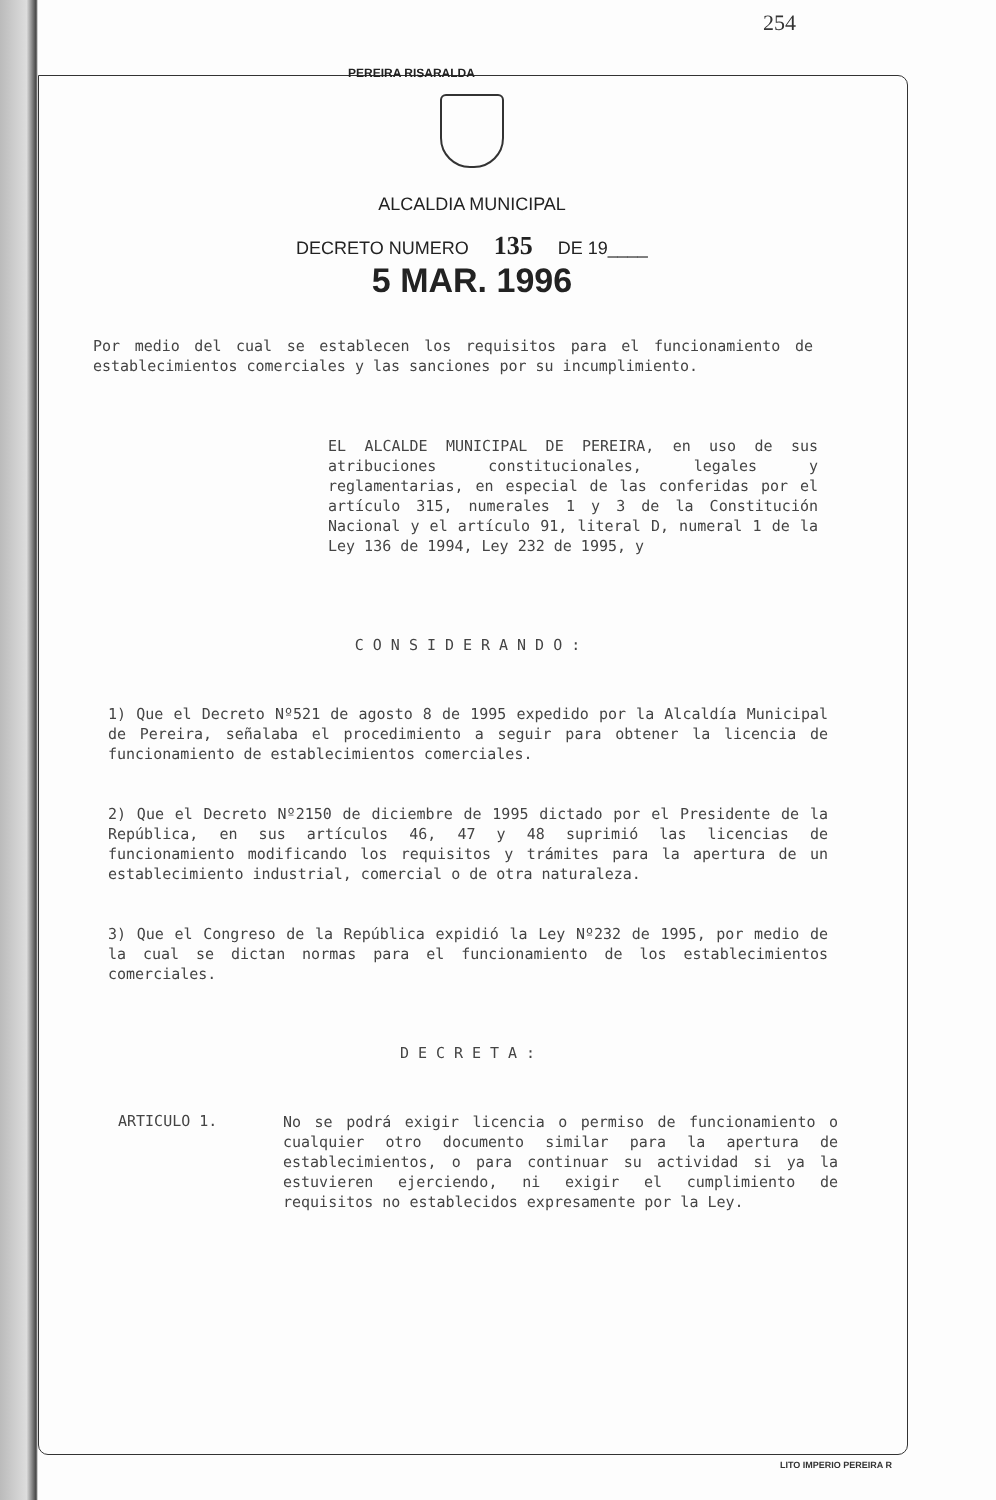254
PEREIRA RISARALDA
ALCALDIA MUNICIPAL
DECRETO NUMERO 135 DE 19____
5 MAR. 1996
Por medio del cual se establecen los requisitos para el funcionamiento de establecimientos comerciales y las sanciones por su incumplimiento.
EL ALCALDE MUNICIPAL DE PEREIRA, en uso de sus atribuciones constitucionales, legales y reglamentarias, en especial de las conferidas por el artículo 315, numerales 1 y 3 de la Constitución Nacional y el artículo 91, literal D, numeral 1 de la Ley 136 de 1994, Ley 232 de 1995, y
CONSIDERANDO:
1) Que el Decreto Nº521 de agosto 8 de 1995 expedido por la Alcaldía Municipal de Pereira, señalaba el procedimiento a seguir para obtener la licencia de funcionamiento de establecimientos comerciales.
2) Que el Decreto Nº2150 de diciembre de 1995 dictado por el Presidente de la República, en sus artículos 46, 47 y 48 suprimió las licencias de funcionamiento modificando los requisitos y trámites para la apertura de un establecimiento industrial, comercial o de otra naturaleza.
3) Que el Congreso de la República expidió la Ley Nº232 de 1995, por medio de la cual se dictan normas para el funcionamiento de los establecimientos comerciales.
DECRETA:
ARTICULO 1.
No se podrá exigir licencia o permiso de funcionamiento o cualquier otro documento similar para la apertura de establecimientos, o para continuar su actividad si ya la estuvieren ejerciendo, ni exigir el cumplimiento de requisitos no establecidos expresamente por la Ley.
LITO IMPERIO PEREIRA R